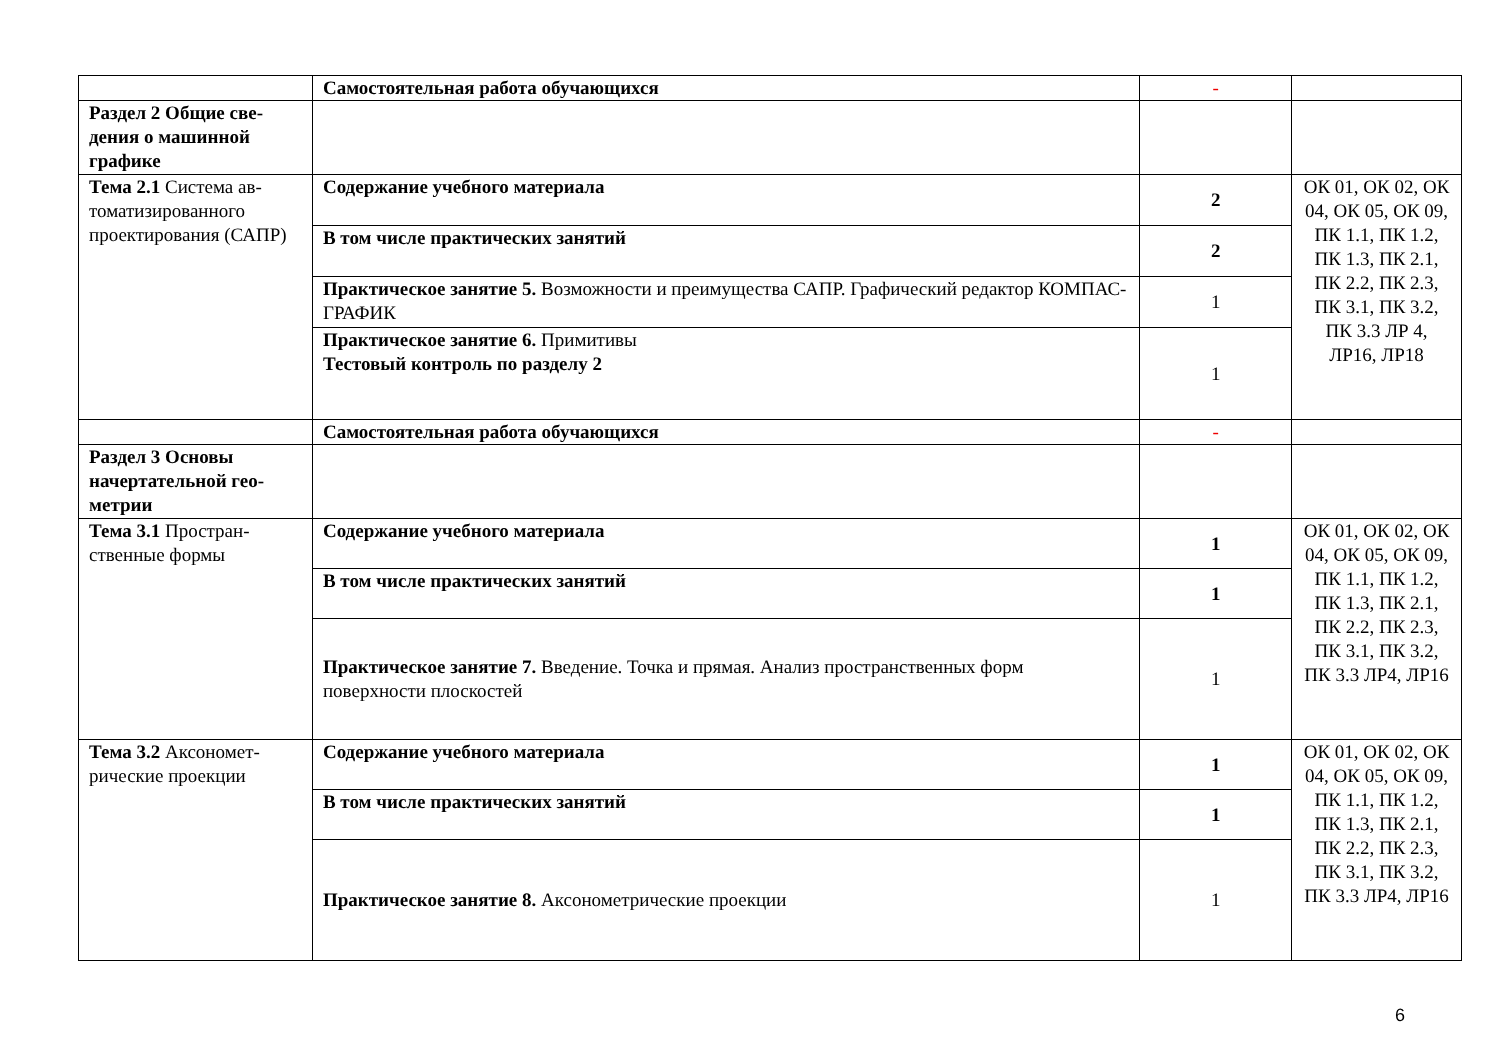| | Самостоятельная работа обучающихся | - | |
| Раздел 2 Общие све-дения о машинной графике | | | |
| Тема 2.1 Система ав-томатизированного проектирования (САПР) | Содержание учебного материала | 2 | ОК 01, ОК 02, ОК 04, ОК 05, ОК 09, ПК 1.1, ПК 1.2, ПК 1.3, ПК 2.1, ПК 2.2, ПК 2.3, ПК 3.1, ПК 3.2, ПК 3.3 ЛР 4, ЛР16, ЛР18 |
| | В том числе практических занятий | 2 | |
| | Практическое занятие 5. Возможности и преимущества САПР. Графический редактор КОМПАС-ГРАФИК | 1 | |
| | Практическое занятие 6. Примитивы Тестовый контроль по разделу 2 | 1 | |
| | Самостоятельная работа обучающихся | - | |
| Раздел 3 Основы начертательной гео-метрии | | | |
| Тема 3.1 Простран-ственные формы | Содержание учебного материала | 1 | ОК 01, ОК 02, ОК 04, ОК 05, ОК 09, ПК 1.1, ПК 1.2, ПК 1.3, ПК 2.1, ПК 2.2, ПК 2.3, ПК 3.1, ПК 3.2, ПК 3.3 ЛР4, ЛР16 |
| | В том числе практических занятий | 1 | |
| | Практическое занятие 7. Введение. Точка и прямая. Анализ пространственных форм поверхности плоскостей | 1 | |
| Тема 3.2 Аксономет-рические проекции | Содержание учебного материала | 1 | ОК 01, ОК 02, ОК 04, ОК 05, ОК 09, ПК 1.1, ПК 1.2, ПК 1.3, ПК 2.1, ПК 2.2, ПК 2.3, ПК 3.1, ПК 3.2, ПК 3.3 ЛР4, ЛР16 |
| | В том числе практических занятий | 1 | |
| | Практическое занятие 8. Аксонометрические проекции | 1 | |
6